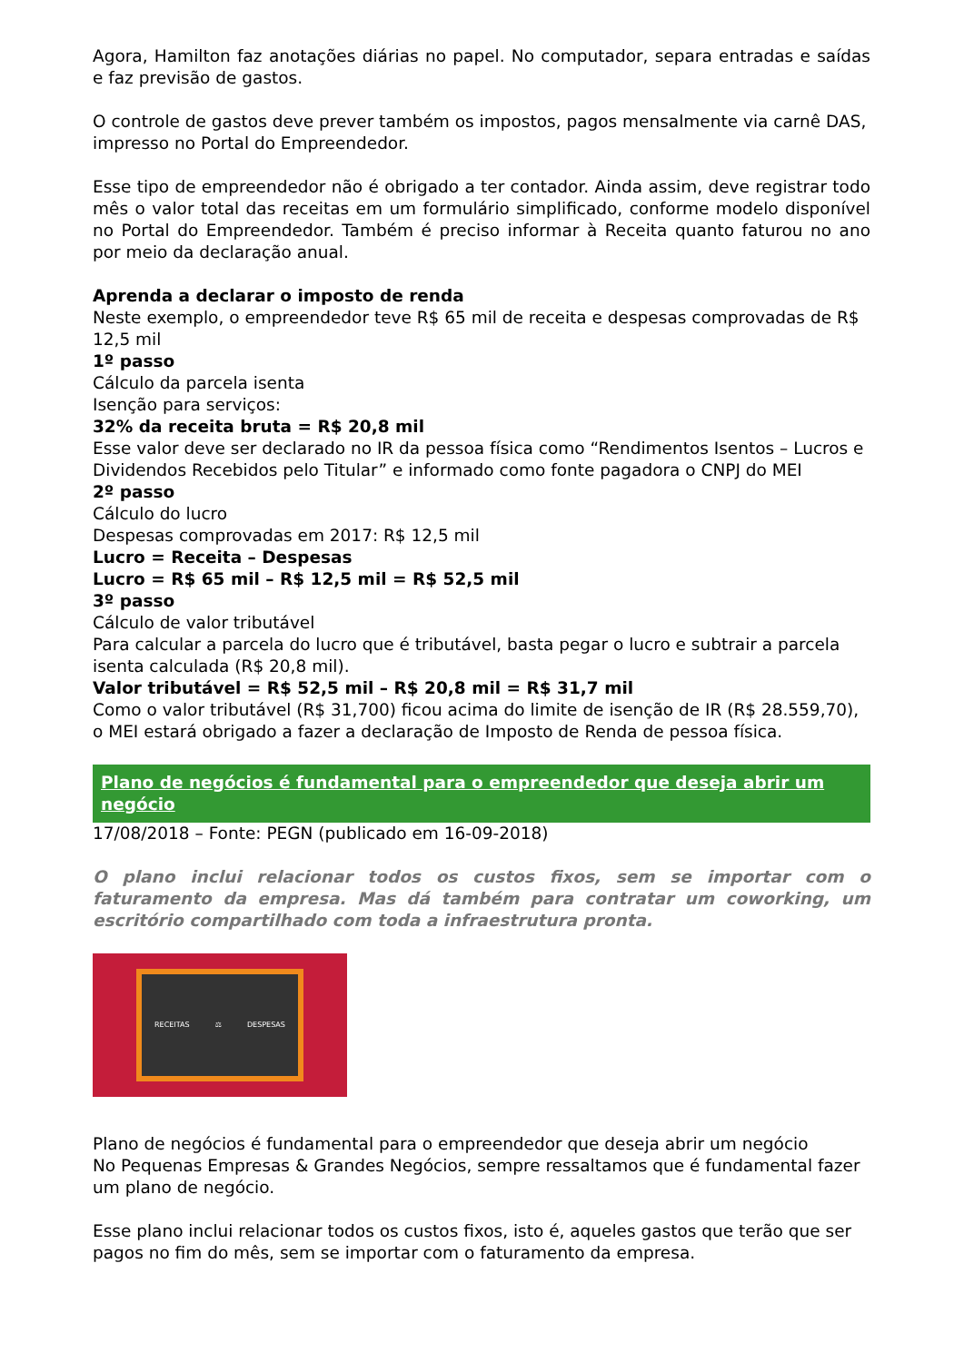Agora, Hamilton faz anotações diárias no papel. No computador, separa entradas e saídas e faz previsão de gastos.
O controle de gastos deve prever também os impostos, pagos mensalmente via carnê DAS, impresso no Portal do Empreendedor.
Esse tipo de empreendedor não é obrigado a ter contador. Ainda assim, deve registrar todo mês o valor total das receitas em um formulário simplificado, conforme modelo disponível no Portal do Empreendedor. Também é preciso informar à Receita quanto faturou no ano por meio da declaração anual.
Aprenda a declarar o imposto de renda
Neste exemplo, o empreendedor teve R$ 65 mil de receita e despesas comprovadas de R$ 12,5 mil
1º passo
Cálculo da parcela isenta
Isenção para serviços:
32% da receita bruta = R$ 20,8 mil
Esse valor deve ser declarado no IR da pessoa física como “Rendimentos Isentos – Lucros e Dividendos Recebidos pelo Titular” e informado como fonte pagadora o CNPJ do MEI
2º passo
Cálculo do lucro
Despesas comprovadas em 2017: R$ 12,5 mil
Lucro = Receita – Despesas
Lucro = R$ 65 mil – R$ 12,5 mil = R$ 52,5 mil
3º passo
Cálculo de valor tributável
Para calcular a parcela do lucro que é tributável, basta pegar o lucro e subtrair a parcela isenta calculada (R$ 20,8 mil).
Valor tributável = R$ 52,5 mil – R$ 20,8 mil = R$ 31,7 mil
Como o valor tributável (R$ 31,700) ficou acima do limite de isenção de IR (R$ 28.559,70), o MEI estará obrigado a fazer a declaração de Imposto de Renda de pessoa física.
Plano de negócios é fundamental para o empreendedor que deseja abrir um negócio
17/08/2018 – Fonte: PEGN (publicado em 16-09-2018)
O plano inclui relacionar todos os custos fixos, sem se importar com o faturamento da empresa. Mas dá também para contratar um coworking, um escritório compartilhado com toda a infraestrutura pronta.
RECEITAS ⚖ DESPESAS
Plano de negócios é fundamental para o empreendedor que deseja abrir um negócio
No Pequenas Empresas & Grandes Negócios, sempre ressaltamos que é fundamental fazer um plano de negócio.
Esse plano inclui relacionar todos os custos fixos, isto é, aqueles gastos que terão que ser pagos no fim do mês, sem se importar com o faturamento da empresa.